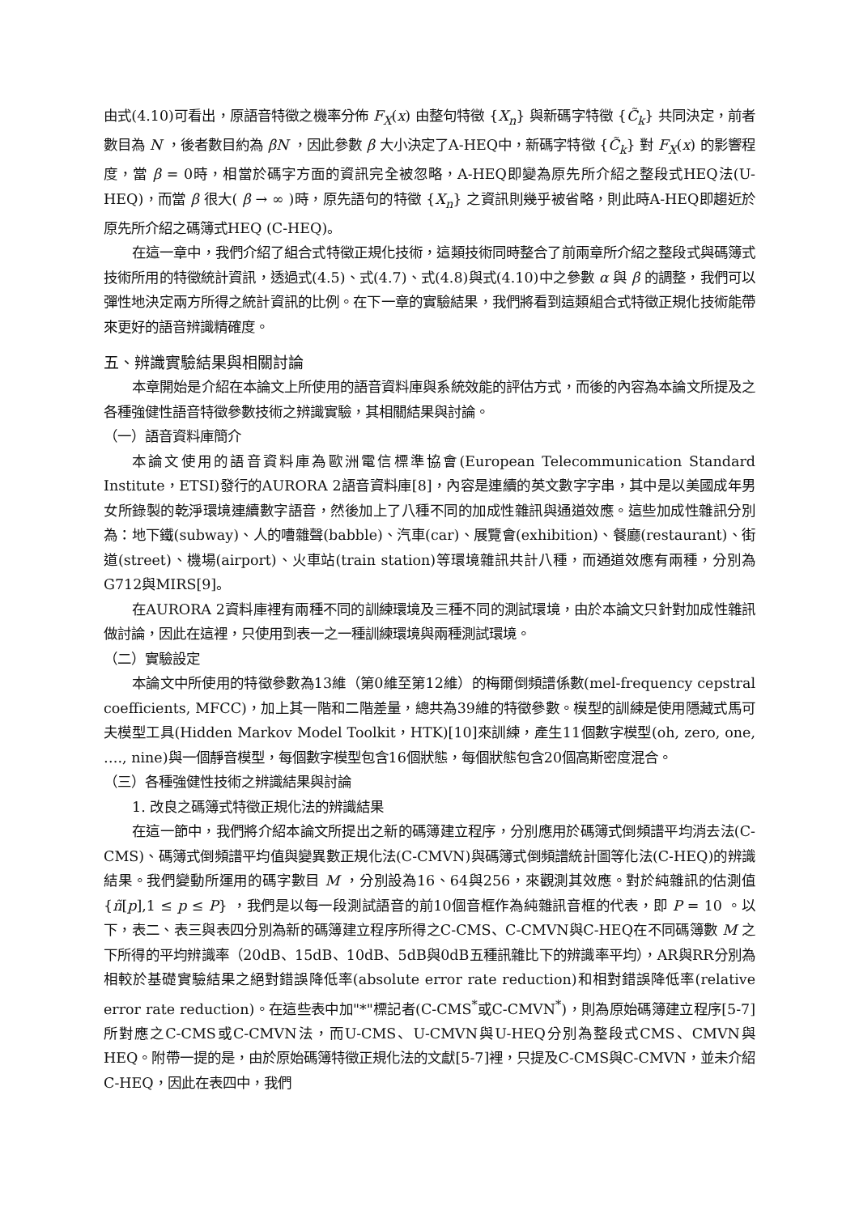由式(4.10)可看出，原語音特徵之機率分佈 F<sub>X</sub>(x) 由整句特徵 {X<sub>n</sub>} 與新碼字特徵 {C̃<sub>k</sub>} 共同決定，前者數目為 N ，後者數目約為 βN ，因此參數 β 大小決定了A-HEQ中，新碼字特徵 {C̃<sub>k</sub>} 對 F<sub>X</sub>(x) 的影響程度，當 β = 0時，相當於碼字方面的資訊完全被忽略，A-HEQ即變為原先所介紹之整段式HEQ法(U-HEQ)，而當 β 很大( β → ∞ )時，原先語句的特徵 {X<sub>n</sub>} 之資訊則幾乎被省略，則此時A-HEQ即趨近於原先所介紹之碼簿式HEQ (C-HEQ)。
在這一章中，我們介紹了組合式特徵正規化技術，這類技術同時整合了前兩章所介紹之整段式與碼簿式技術所用的特徵統計資訊，透過式(4.5)、式(4.7)、式(4.8)與式(4.10)中之參數 α 與 β 的調整，我們可以彈性地決定兩方所得之統計資訊的比例。在下一章的實驗結果，我們將看到這類組合式特徵正規化技術能帶來更好的語音辨識精確度。
五、辨識實驗結果與相關討論
本章開始是介紹在本論文上所使用的語音資料庫與系統效能的評估方式，而後的內容為本論文所提及之各種強健性語音特徵參數技術之辨識實驗，其相關結果與討論。
（一）語音資料庫簡介
本論文使用的語音資料庫為歐洲電信標準協會(European Telecommunication Standard Institute，ETSI)發行的AURORA 2語音資料庫[8]，內容是連續的英文數字字串，其中是以美國成年男女所錄製的乾淨環境連續數字語音，然後加上了八種不同的加成性雜訊與通道效應。這些加成性雜訊分別為：地下鐵(subway)、人的嘈雜聲(babble)、汽車(car)、展覽會(exhibition)、餐廳(restaurant)、街道(street)、機場(airport)、火車站(train station)等環境雜訊共計八種，而通道效應有兩種，分別為G712與MIRS[9]。
在AURORA 2資料庫裡有兩種不同的訓練環境及三種不同的測試環境，由於本論文只針對加成性雜訊做討論，因此在這裡，只使用到表一之一種訓練環境與兩種測試環境。
（二）實驗設定
本論文中所使用的特徵參數為13維（第0維至第12維）的梅爾倒頻譜係數(mel-frequency cepstral coefficients, MFCC)，加上其一階和二階差量，總共為39維的特徵參數。模型的訓練是使用隱藏式馬可夫模型工具(Hidden Markov Model Toolkit，HTK)[10]來訓練，產生11個數字模型(oh, zero, one, …., nine)與一個靜音模型，每個數字模型包含16個狀態，每個狀態包含20個高斯密度混合。
（三）各種強健性技術之辨識結果與討論
1. 改良之碼簿式特徵正規化法的辨識結果
在這一節中，我們將介紹本論文所提出之新的碼簿建立程序，分別應用於碼簿式倒頻譜平均消去法(C-CMS)、碼簿式倒頻譜平均值與變異數正規化法(C-CMVN)與碼簿式倒頻譜統計圖等化法(C-HEQ)的辨識結果。我們變動所運用的碼字數目 M ，分別設為16、64與256，來觀測其效應。對於純雜訊的估測值 {ñ[p],1 ≤ p ≤ P} ，我們是以每一段測試語音的前10個音框作為純雜訊音框的代表，即 P = 10 。以下，表二、表三與表四分別為新的碼簿建立程序所得之C-CMS、C-CMVN與C-HEQ在不同碼簿數 M 之下所得的平均辨識率（20dB、15dB、10dB、5dB與0dB五種訊雜比下的辨識率平均），AR與RR分別為相較於基礎實驗結果之絕對錯誤降低率(absolute error rate reduction)和相對錯誤降低率(relative error rate reduction)。在這些表中加"*"標記者(C-CMS<sup>*</sup>或C-CMVN<sup>*</sup>)，則為原始碼簿建立程序[5-7]所對應之C-CMS或C-CMVN法，而U-CMS、U-CMVN與U-HEQ分別為整段式CMS、CMVN與HEQ。附帶一提的是，由於原始碼簿特徵正規化法的文獻[5-7]裡，只提及C-CMS與C-CMVN，並未介紹C-HEQ，因此在表四中，我們